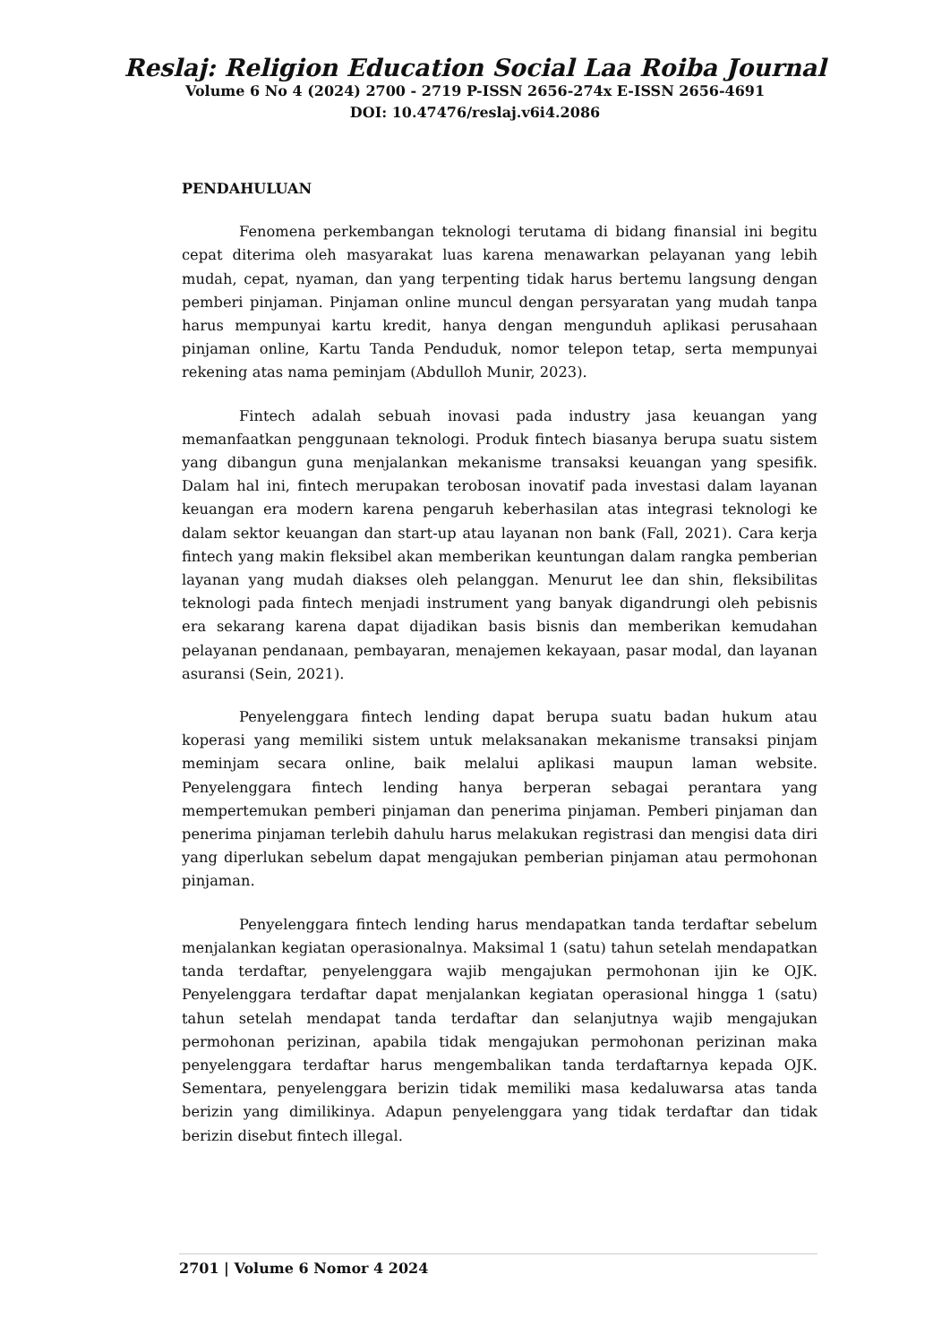Reslaj: Religion Education Social Laa Roiba Journal
Volume 6 No 4 (2024) 2700 - 2719 P-ISSN 2656-274x E-ISSN 2656-4691
DOI: 10.47476/reslaj.v6i4.2086
PENDAHULUAN
Fenomena perkembangan teknologi terutama di bidang finansial ini begitu cepat diterima oleh masyarakat luas karena menawarkan pelayanan yang lebih mudah, cepat, nyaman, dan yang terpenting tidak harus bertemu langsung dengan pemberi pinjaman. Pinjaman online muncul dengan persyaratan yang mudah tanpa harus mempunyai kartu kredit, hanya dengan mengunduh aplikasi perusahaan pinjaman online, Kartu Tanda Penduduk, nomor telepon tetap, serta mempunyai rekening atas nama peminjam (Abdulloh Munir, 2023).
Fintech adalah sebuah inovasi pada industry jasa keuangan yang memanfaatkan penggunaan teknologi. Produk fintech biasanya berupa suatu sistem yang dibangun guna menjalankan mekanisme transaksi keuangan yang spesifik. Dalam hal ini, fintech merupakan terobosan inovatif pada investasi dalam layanan keuangan era modern karena pengaruh keberhasilan atas integrasi teknologi ke dalam sektor keuangan dan start-up atau layanan non bank (Fall, 2021). Cara kerja fintech yang makin fleksibel akan memberikan keuntungan dalam rangka pemberian layanan yang mudah diakses oleh pelanggan. Menurut lee dan shin, fleksibilitas teknologi pada fintech menjadi instrument yang banyak digandrungi oleh pebisnis era sekarang karena dapat dijadikan basis bisnis dan memberikan kemudahan pelayanan pendanaan, pembayaran, menajemen kekayaan, pasar modal, dan layanan asuransi (Sein, 2021).
Penyelenggara fintech lending dapat berupa suatu badan hukum atau koperasi yang memiliki sistem untuk melaksanakan mekanisme transaksi pinjam meminjam secara online, baik melalui aplikasi maupun laman website. Penyelenggara fintech lending hanya berperan sebagai perantara yang mempertemukan pemberi pinjaman dan penerima pinjaman. Pemberi pinjaman dan penerima pinjaman terlebih dahulu harus melakukan registrasi dan mengisi data diri yang diperlukan sebelum dapat mengajukan pemberian pinjaman atau permohonan pinjaman.
Penyelenggara fintech lending harus mendapatkan tanda terdaftar sebelum menjalankan kegiatan operasionalnya. Maksimal 1 (satu) tahun setelah mendapatkan tanda terdaftar, penyelenggara wajib mengajukan permohonan ijin ke OJK. Penyelenggara terdaftar dapat menjalankan kegiatan operasional hingga 1 (satu) tahun setelah mendapat tanda terdaftar dan selanjutnya wajib mengajukan permohonan perizinan, apabila tidak mengajukan permohonan perizinan maka penyelenggara terdaftar harus mengembalikan tanda terdaftarnya kepada OJK. Sementara, penyelenggara berizin tidak memiliki masa kedaluwarsa atas tanda berizin yang dimilikinya. Adapun penyelenggara yang tidak terdaftar dan tidak berizin disebut fintech illegal.
2701 | Volume 6 Nomor 4 2024